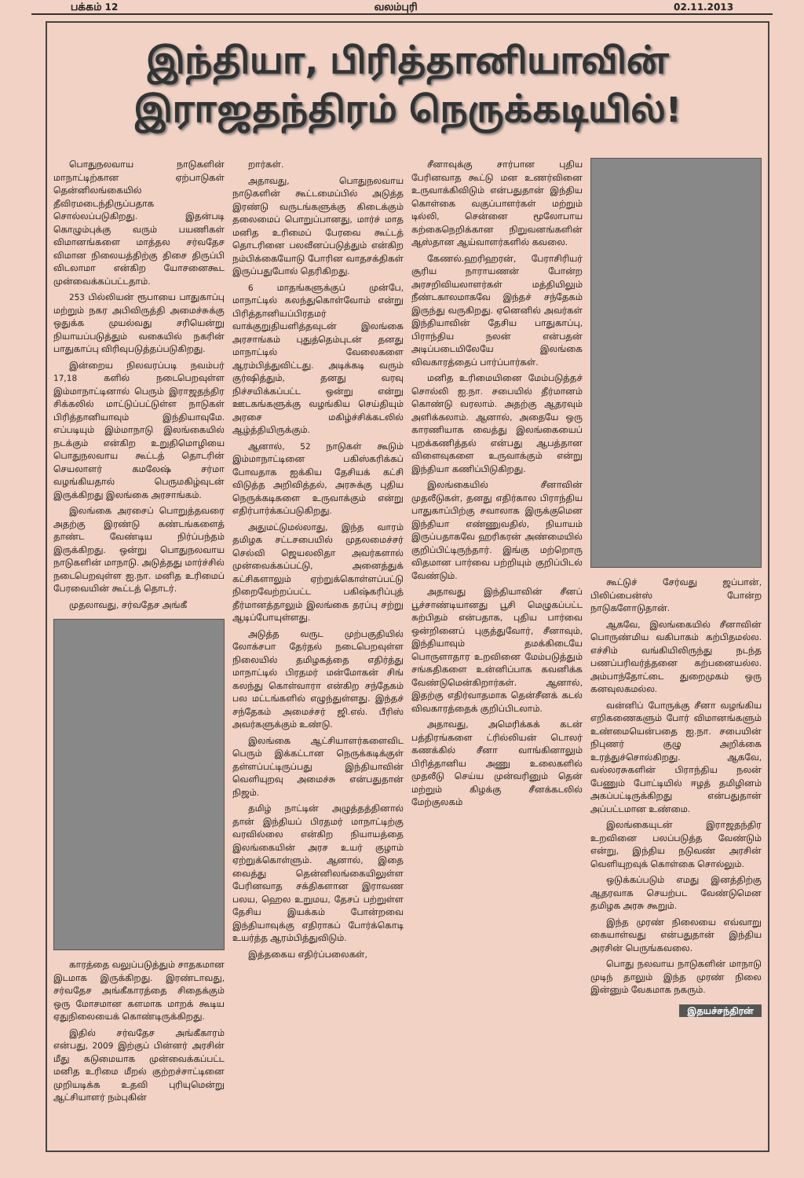பக்கம் 12 வலம்புரி 02.11.2013
இந்தியா, பிரித்தானியாவின்
இராஜதந்திரம் நெருக்கடியில்!
பொதுநலவாய நாடுகளின் மாநாட்டிற்கான ஏற்பாடுகள் தென்னிலங்கையில் தீவிரமடைந்திருப்பதாக சொல்லப்படுகிறது. இதன்படி கொழும்புக்கு வரும் பயணிகள் விமானங்களை மாத்தல சர்வதேச விமான நிலையத்திற்கு திசை திருப்பி விடலாமா என்கிற யோசனைகூட முன்வைக்கப்பட்டதாம்.
253 பில்லியன் ரூபாயை பாதுகாப்பு மற்றும் நகர அபிவிருத்தி அமைச்சுக்கு ஒதுக்க முயல்வது சரியென்று நியாயப்படுத்தும் வகையில் நகரின் பாதுகாப்பு விரிவுபடுத்தப்படுகிறது.
இன்றைய நிலவரப்படி நவம்பர் 17,18 களில் நடைபெறவுள்ள இம்மாநாட்டினால் பெரும் இராஜதந்திர சிக்கலில் மாட்டுப்பட்டுள்ள நாடுகள் பிரித்தானியாவும் இந்தியாவுமே. எப்படியும் இம்மாநாடு இலங்கையில் நடக்கும் என்கிற உறுதிமொழியை பொதுநலவாய கூட்டத் தொடரின் செயலாளர் கமலேஷ் சர்மா வழங்கியதால் பெருமகிழ்வுடன் இருக்கிறது இலங்கை அரசாங்கம்.
இலங்கை அரசைப் பொறுத்தவரை அதற்கு இரண்டு கண்டங்களைத் தாண்ட வேண்டிய நிர்ப்பந்தம் இருக்கிறது. ஒன்று பொதுநலவாய நாடுகளின் மாநாடு. அடுத்தது மார்ச்சில் நடைபெறவுள்ள ஐ.நா. மனித உரிமைப் பேரவையின் கூட்டத் தொடர்.
முதலாவது, சர்வதேச அங்கீ
காரத்தை வலுப்படுத்தும் சாதகமான இடமாக இருக்கிறது. இரண்டாவது, சர்வதேச அங்கீகாரத்தை சிதைக்கும் ஒரு மோசமான களமாக மாறக் கூடிய ஏதுநிலையைக் கொண்டிருக்கிறது.
இதில் சர்வதேச அங்கீகாரம் என்பது, 2009 இற்குப் பின்னர் அரசின் மீது கடுமையாக முன்வைக்கப்பட்ட மனித உரிமை மீறல் குற்றச்சாட்டினை முறியடிக்க உதவி புரியுமென்று ஆட்சியாளர் நம்புகின்
றார்கள்.
அதாவது, பொதுநலவாய நாடுகளின் கூட்டமைப்பில் அடுத்த இரண்டு வருடங்களுக்கு கிடைக்கும் தலைமைப் பொறுப்பானது, மார்ச் மாத மனித உரிமைப் பேரவை கூட்டத் தொடரினை பலவீனப்படுத்தும் என்கிற நம்பிக்கையோடு போரின வாதசக்திகள் இருப்பதுபோல் தெரிகிறது.
6 மாதங்களுக்குப் முன்பே, மாநாட்டில் கலந்துகொள்வோம் என்று பிரித்தானியப்பிரதமர் வாக்குறுதியளித்தவுடன் இலங்கை அரசாங்கம் புதுத்தெம்புடன் தனது மாநாட்டில் வேலைகளை ஆரம்பித்துவிட்டது. அடிக்கடி வரும் குர்ஷித்தும், தனது வரவு நிச்சயிக்கப்பட்ட ஒன்று என்று ஊடகங்களுக்கு வழங்கிய செய்தியும் அரசை மகிழ்ச்சிக்கடலில் ஆழ்த்தியிருக்கும்.
ஆனால், 52 நாடுகள் கூடும் இம்மாநாட்டினை பகிஸ்கரிக்கப் போவதாக ஐக்கிய தேசியக் கட்சி விடுத்த அறிவித்தல், அரசுக்கு புதிய நெருக்கடிகளை உருவாக்கும் என்று எதிர்பார்க்கப்படுகிறது.
அதுமட்டுமல்லாது, இந்த வாரம் தமிழக சட்டசபையில் முதலமைச்சர் செல்வி ஜெயலலிதா அவர்களால் முன்வைக்கப்பட்டு, அனைத்துக் கட்சிகளாலும் ஏற்றுக்கொள்ளப்பட்டு நிறைவேற்றப்பட்ட பகிஷ்கரிப்புத் தீர்மானத்தாலும் இலங்கை தரப்பு சற்று ஆடிப்போயுள்ளது.
அடுத்த வருட முற்பகுதியில் லோக்சபா தேர்தல் நடைபெறவுள்ள நிலையில் தமிழகத்தை எதிர்த்து மாநாட்டில் பிரதமர் மன்மோகன் சிங் கலந்து கொள்வாரா என்கிற சந்தேகம் பல மட்டங்களில் எழுந்துள்ளது. இந்தச் சந்தேகம் அமைச்சர் ஜி.எல். பீரிஸ் அவர்களுக்கும் உண்டு.
இலங்கை ஆட்சியாளர்களைவிட பெரும் இக்கட்டான நெருக்கடிக்குள் தள்ளப்பட்டிருப்பது இந்தியாவின் வெளியுறவு அமைச்சு என்பதுதான் நிஜம்.
தமிழ் நாட்டின் அழுத்தத்தினால் தான் இந்தியப் பிரதமர் மாநாட்டிற்கு வரவில்லை என்கிற நியாயத்தை இலங்கையின் அரச உயர் குழாம் ஏற்றுக்கொள்ளும். ஆனால், இதை வைத்து தென்னிலங்கையிலுள்ள பேரினவாத சக்திகளான இராவண பலய, ஹெல உறுமய, தேசப் பற்றுள்ள தேசிய இயக்கம் போன்றவை இந்தியாவுக்கு எதிராகப் போர்க்கொடி உயர்த்த ஆரம்பித்துவிடும்.
இத்தகைய எதிர்ப்பலைகள்,
சீனாவுக்கு சார்பான புதிய பேரினவாத கூட்டு மன உணர்வினை உருவாக்கிவிடும் என்பதுதான் இந்திய கொள்கை வகுப்பாளர்கள் மற்றும் டில்லி, சென்னை மூலோபாய கற்கைநெறிக்கான நிறுவனங்களின் ஆஸ்தான ஆய்வாளர்களில் கவலை.
கேணல்.ஹரிஹரன், பேராசிரியர் சூரிய நாராயணன் போன்ற அரசறிவியலாளர்கள் மத்தியிலும் நீண்டகாலமாகவே இந்தச் சந்தேகம் இருந்து வருகிறது. ஏனெனில் அவர்கள் இந்தியாவின் தேசிய பாதுகாப்பு, பிராந்திய நலன் என்பதன் அடிப்படையிலேயே இலங்கை விவகாரத்தைப் பார்ப்பார்கள்.
மனித உரிமையினை மேம்படுத்தச் சொல்லி ஐ.நா. சபையில் தீர்மானம் கொண்டு வரலாம். அதற்கு ஆதரவும் அளிக்கலாம். ஆனால், அதையே ஒரு காரணியாக வைத்து இலங்கையைப் புறக்கணித்தல் என்பது ஆபத்தான விளைவுகளை உருவாக்கும் என்று இந்தியா கணிப்பிடுகிறது.
இலங்கையில் சீனாவின் முதலீடுகள், தனது எதிர்கால பிராந்திய பாதுகாப்பிற்கு சவாலாக இருக்குமென இந்தியா எண்ணுவதில், நியாயம் இருப்பதாகவே ஹரிகரன் அண்மையில் குறிப்பிட்டிருந்தார். இங்கு மற்றொரு விதமான பார்வை பற்றியும் குறிப்பிடல் வேண்டும்.
அதாவது இந்தியாவின் சீனப் பூச்சாண்டியானது பூசி மெழுகப்பட்ட கற்பிதம் என்பதாக, புதிய பார்வை ஒன்றினைப் புகுத்துவோர், சீனாவும், இந்தியாவும் தமக்கிடையே பொருளாதார உறவினை மேம்படுத்தும் சங்கதிகளை உன்னிப்பாக கவனிக்க வேண்டுமென்கிறார்கள். ஆனால், இதற்கு எதிர்வாதமாக தென்சீனக் கடல் விவகாரத்தைக் குறிப்பிடலாம்.
அதாவது, அமெரிக்கக் கடன் பத்திரங்களை ட்ரில்லியன் டொலர் கணக்கில் சீனா வாங்கினாலும் பிரித்தானிய அணு உலைகளில் முதலீடு செய்ய முன்வரினும் தென் மற்றும் கிழக்கு சீனக்கடலில் மேற்குலகம்
கூட்டுச் சேர்வது ஜப்பான், பிலிப்பைன்ஸ் போன்ற நாடுகளோடுதான்.
ஆகவே, இலங்கையில் சீனாவின் பொருண்மிய வகிபாகம் கற்பிதமல்ல. எச்சிம் வங்கியிலிருந்து நடந்த பணப்பரிவர்த்தனை கற்பனையல்ல. அம்பாந்தோட்டை துறைமுகம் ஒரு கனவுலகமல்ல.
வன்னிப் போருக்கு சீனா வழங்கிய எறிகணைகளும் போர் விமானங்களும் உண்மையென்பதை ஐ.நா. சபையின் நிபுணர் குழு அறிக்கை உரத்துச்சொல்கிறது. ஆகவே, வல்லரசுகளின் பிராந்திய நலன் பேணும் போட்டியில் ஈழத் தமிழினம் அகப்பட்டிருக்கிறது என்பதுதான் அப்பட்டமான உண்மை.
இலங்கையுடன் இராஜதந்திர உறவினை பலப்படுத்த வேண்டும் என்று, இந்திய நடுவண் அரசின் வெளியுறவுக் கொள்கை சொல்லும்.
ஒடுக்கப்படும் எமது இனத்திற்கு ஆதரவாக செயற்பட வேண்டுமென தமிழக அரசு கூறும்.
இந்த முரண் நிலையை எவ்வாறு கையாள்வது என்பதுதான் இந்திய அரசின் பெருங்கவலை.
பொது நலவாய நாடுகளின் மாநாடு முடிந் தாலும் இந்த முரண் நிலை இன்னும் வேகமாக நகரும்.
இதயச்சந்திரன்